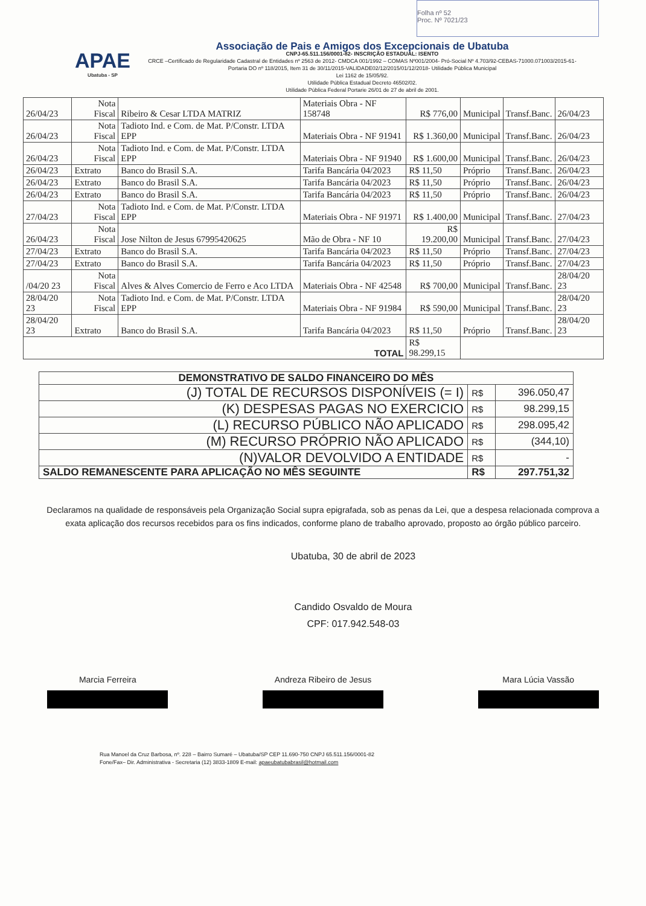Folha nº 52
Proc. Nº 7021/23
APAE
Ubatuba - SP
Associação de Pais e Amigos dos Excepcionais de Ubatuba
CNPJ-65.511.156/0001-82- INSCRIÇÃO ESTADUAL: ISENTO
CRCE –Certificado de Regularidade Cadastral de Entidades nº 2563 de 2012- CMDCA 001/1992 – COMAS Nº001/2004- Pró-Social Nº 4.703/92-CEBAS-71000.071003/2015-61-Portaria DO nº 118/2015, Item 31 de 30/11/2015-VALIDADE02/12/2015/01/12/2018- Utilidade Pública Municipal
Lei 1162 de 15/05/92.
Utilidade Pública Estadual Decreto 46502/02.
Utilidade Pública Federal Portarie 26/01 de 27 de abril de 2001.
| 26/04/23 | Nota Fiscal | Ribeiro & Cesar LTDA MATRIZ | Materiais Obra - NF 158748 | R$ 776,00 | Municipal | Transf.Banc. | 26/04/23 |
| 26/04/23 | Nota Fiscal | Tadioto Ind. e Com. de Mat. P/Constr. LTDA EPP | Materiais Obra - NF 91941 | R$ 1.360,00 | Municipal | Transf.Banc. | 26/04/23 |
| 26/04/23 | Nota Fiscal | Tadioto Ind. e Com. de Mat. P/Constr. LTDA EPP | Materiais Obra - NF 91940 | R$ 1.600,00 | Municipal | Transf.Banc. | 26/04/23 |
| 26/04/23 | Extrato | Banco do Brasil S.A. | Tarifa Bancária 04/2023 | R$ 11,50 | Próprio | Transf.Banc. | 26/04/23 |
| 26/04/23 | Extrato | Banco do Brasil S.A. | Tarifa Bancária 04/2023 | R$ 11,50 | Próprio | Transf.Banc. | 26/04/23 |
| 26/04/23 | Extrato | Banco do Brasil S.A. | Tarifa Bancária 04/2023 | R$ 11,50 | Próprio | Transf.Banc. | 26/04/23 |
| 27/04/23 | Nota Fiscal | Tadioto Ind. e Com. de Mat. P/Constr. LTDA EPP | Materiais Obra - NF 91971 | R$ 1.400,00 | Municipal | Transf.Banc. | 27/04/23 |
| 26/04/23 | Nota Fiscal | Jose Nilton de Jesus 67995420625 | Mão de Obra - NF 10 | R$ 19.200,00 | Municipal | Transf.Banc. | 27/04/23 |
| 27/04/23 | Extrato | Banco do Brasil S.A. | Tarifa Bancária 04/2023 | R$ 11,50 | Próprio | Transf.Banc. | 27/04/23 |
| 27/04/23 | Extrato | Banco do Brasil S.A. | Tarifa Bancária 04/2023 | R$ 11,50 | Próprio | Transf.Banc. | 27/04/23 |
| /04/20 23 | Nota Fiscal | Alves & Alves Comercio de Ferro e Aco LTDA | Materiais Obra - NF 42548 | R$ 700,00 | Municipal | Transf.Banc. | 28/04/20 23 |
| 28/04/20 23 | Nota Fiscal | Tadioto Ind. e Com. de Mat. P/Constr. LTDA EPP | Materiais Obra - NF 91984 | R$ 590,00 | Municipal | Transf.Banc. | 28/04/20 23 |
| 28/04/20 23 | Extrato | Banco do Brasil S.A. | Tarifa Bancária 04/2023 | R$ 11,50 | Próprio | Transf.Banc. | 28/04/20 23 |
| TOTAL | | | | R$ 98.299,15 | | | |
| DEMONSTRATIVO DE SALDO FINANCEIRO DO MÊS | | |
| (J) TOTAL DE RECURSOS DISPONÍVEIS (= I) | R$ | 396.050,47 |
| (K) DESPESAS PAGAS NO EXERCICIO | R$ | 98.299,15 |
| (L) RECURSO PÚBLICO NÃO APLICADO | R$ | 298.095,42 |
| (M) RECURSO PRÓPRIO NÃO APLICADO | R$ | (344,10) |
| (N)VALOR DEVOLVIDO A ENTIDADE | R$ | - |
| SALDO REMANESCENTE PARA APLICAÇÃO NO MÊS SEGUINTE | R$ | 297.751,32 |
Declaramos na qualidade de responsáveis pela Organização Social supra epigrafada, sob as penas da Lei, que a despesa relacionada comprova a exata aplicação dos recursos recebidos para os fins indicados, conforme plano de trabalho aprovado, proposto ao órgão público parceiro.
Ubatuba, 30 de abril de 2023
Candido Osvaldo de Moura
CPF: 017.942.548-03
Marcia Ferreira Andreza Ribeiro de Jesus Mara Lúcia Vassão
Rua Manoel da Cruz Barbosa, nº. 228 – Bairro Sumaré – Ubatuba/SP CEP 11.690-750 CNPJ 65.511.156/0001-82
Fone/Fax– Dir. Administrativa - Secretaria (12) 3833-1809 E-mail: apaeubatubabrasil@hotmail.com